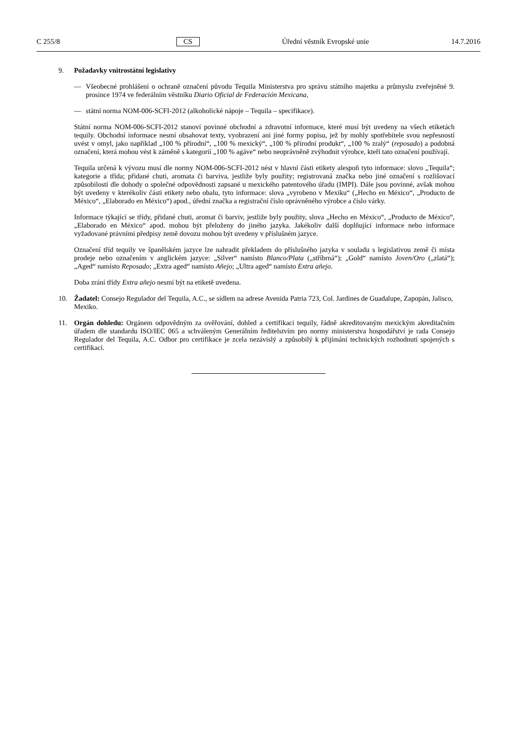C 255/8 CS Úřední věstník Evropské unie 14.7.2016
9. Požadavky vnitrostátní legislativy
— Všeobecné prohlášení o ochraně označení původu Tequila Ministerstva pro správu státního majetku a průmyslu zveřejněné 9. prosince 1974 ve federálním věstníku Diario Oficial de Federación Mexicana,
— státní norma NOM-006-SCFI-2012 (alkoholické nápoje – Tequila – specifikace).
Státní norma NOM-006-SCFI-2012 stanoví povinné obchodní a zdravotní informace, které musí být uvedeny na všech etiketách tequily. Obchodní informace nesmí obsahovat texty, vyobrazení ani jiné formy popisu, jež by mohly spotřebitele svou nepřesností uvést v omyl, jako například „100 % přírodní“, „100 % mexický“, „100 % přírodní produkt“, „100 % zralý“ (reposado) a podobná označení, která mohou vést k záměně s kategorií „100 % agáve“ nebo neoprávněně zvýhodnit výrobce, kteří tato označení používají.
Tequila určená k vývozu musí dle normy NOM-006-SCFI-2012 nést v hlavní části etikety alespoň tyto informace: slovo „Tequila“; kategorie a třída; přidané chuti, aromata či barviva, jestliže byly použity; registrovaná značka nebo jiné označení s rozlišovací způsobilostí dle dohody o společné odpovědnosti zapsané u mexického patentového úřadu (IMPI). Dále jsou povinné, avšak mohou být uvedeny v kterékoliv části etikety nebo obalu, tyto informace: slova „vyrobeno v Mexiku“ („Hecho en México“, „Producto de México“, „Elaborado en México“) apod., úřední značka a registrační číslo oprávněného výrobce a číslo várky.
Informace týkající se třídy, přidané chuti, aromat či barviv, jestliže byly použity, slova „Hecho en México“, „Producto de México“, „Elaborado en México“ apod. mohou být přeloženy do jiného jazyka. Jakékoliv další doplňující informace nebo informace vyžadované právními předpisy země dovozu mohou být uvedeny v příslušném jazyce.
Označení tříd tequily ve španělském jazyce lze nahradit překladem do příslušného jazyka v souladu s legislativou země či místa prodeje nebo označením v anglickém jazyce: „Silver“ namísto Blanco/Plata („stříbrná“); „Gold“ namísto Joven/Oro („zlatá“); „Aged“ namísto Reposado; „Extra aged“ namísto Añejo; „Ultra aged“ namísto Extra añejo.
Doba zrání třídy Extra añejo nesmí být na etiketě uvedena.
10. Žadatel: Consejo Regulador del Tequila, A.C., se sídlem na adrese Avenida Patria 723, Col. Jardines de Guadalupe, Zapopán, Jalisco, Mexiko.
11. Orgán dohledu: Orgánem odpovědným za ověřování, dohled a certifikaci tequily, řádně akreditovaným mexickým akreditačním úřadem dle standardu ISO/IEC 065 a schváleným Generálním ředitelstvím pro normy ministerstva hospodářství je rada Consejo Regulador del Tequila, A.C. Odbor pro certifikace je zcela nezávislý a způsobilý k přijímání technických rozhodnutí spojených s certifikací.